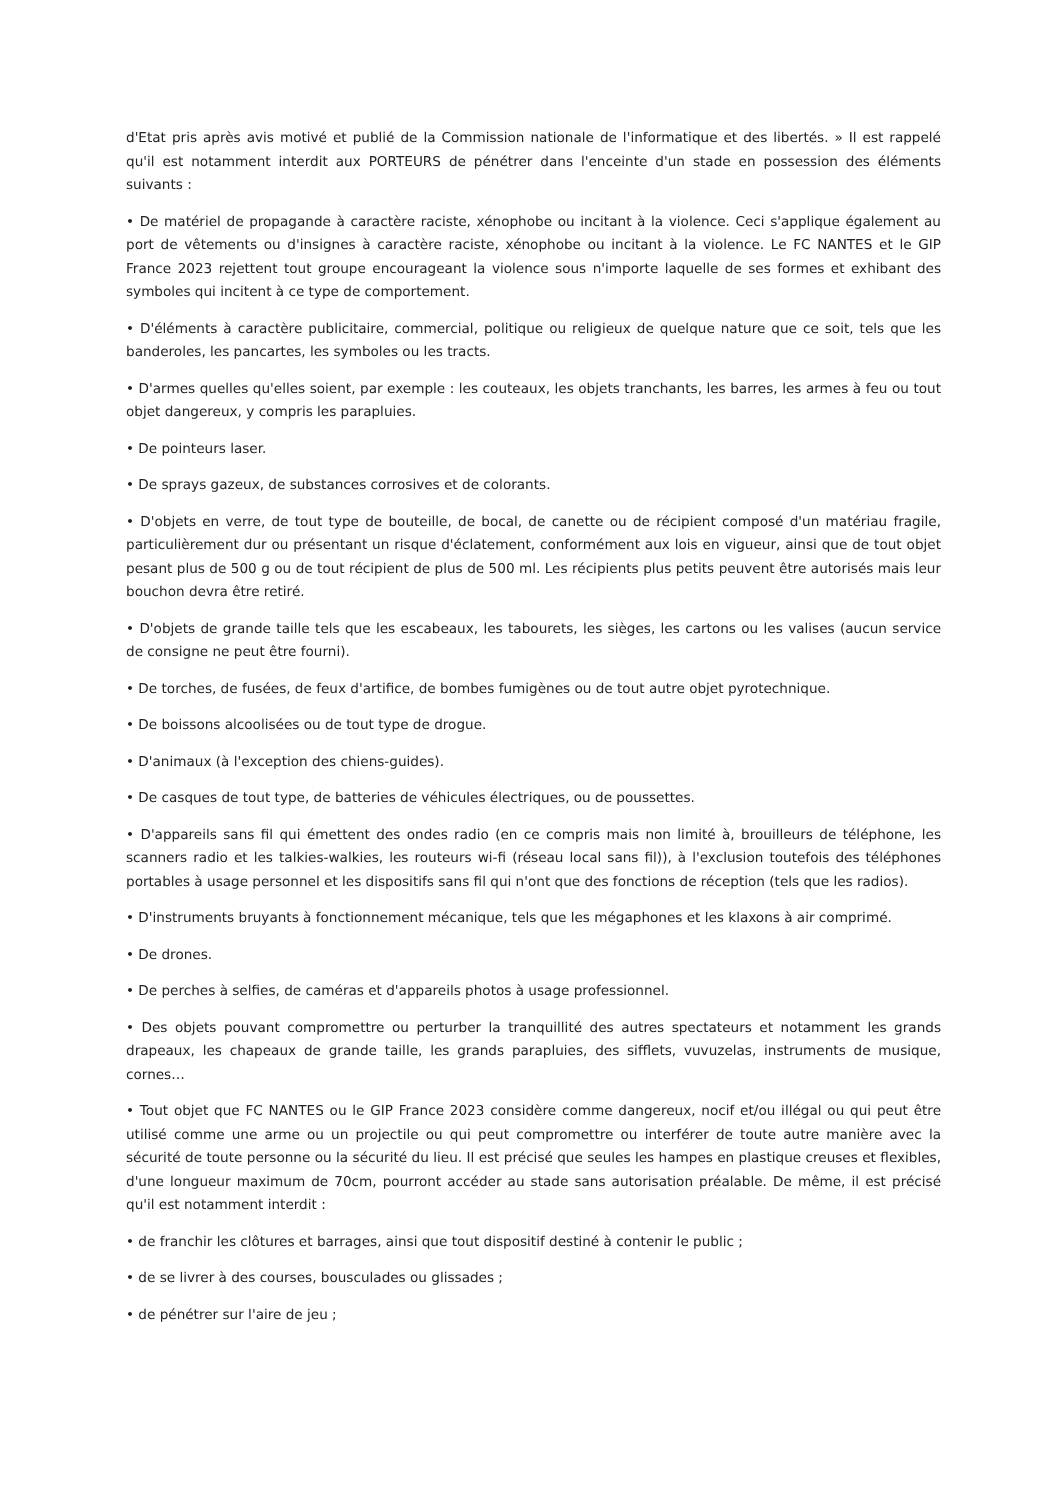d'Etat pris après avis motivé et publié de la Commission nationale de l'informatique et des libertés. » Il est rappelé qu'il est notamment interdit aux PORTEURS de pénétrer dans l'enceinte d'un stade en possession des éléments suivants :
• De matériel de propagande à caractère raciste, xénophobe ou incitant à la violence. Ceci s'applique également au port de vêtements ou d'insignes à caractère raciste, xénophobe ou incitant à la violence. Le FC NANTES et le GIP France 2023 rejettent tout groupe encourageant la violence sous n'importe laquelle de ses formes et exhibant des symboles qui incitent à ce type de comportement.
• D'éléments à caractère publicitaire, commercial, politique ou religieux de quelque nature que ce soit, tels que les banderoles, les pancartes, les symboles ou les tracts.
• D'armes quelles qu'elles soient, par exemple : les couteaux, les objets tranchants, les barres, les armes à feu ou tout objet dangereux, y compris les parapluies.
• De pointeurs laser.
• De sprays gazeux, de substances corrosives et de colorants.
• D'objets en verre, de tout type de bouteille, de bocal, de canette ou de récipient composé d'un matériau fragile, particulièrement dur ou présentant un risque d'éclatement, conformément aux lois en vigueur, ainsi que de tout objet pesant plus de 500 g ou de tout récipient de plus de 500 ml. Les récipients plus petits peuvent être autorisés mais leur bouchon devra être retiré.
• D'objets de grande taille tels que les escabeaux, les tabourets, les sièges, les cartons ou les valises (aucun service de consigne ne peut être fourni).
• De torches, de fusées, de feux d'artifice, de bombes fumigènes ou de tout autre objet pyrotechnique.
• De boissons alcoolisées ou de tout type de drogue.
• D'animaux (à l'exception des chiens-guides).
• De casques de tout type, de batteries de véhicules électriques, ou de poussettes.
• D'appareils sans fil qui émettent des ondes radio (en ce compris mais non limité à, brouilleurs de téléphone, les scanners radio et les talkies-walkies, les routeurs wi-fi (réseau local sans fil)), à l'exclusion toutefois des téléphones portables à usage personnel et les dispositifs sans fil qui n'ont que des fonctions de réception (tels que les radios).
• D'instruments bruyants à fonctionnement mécanique, tels que les mégaphones et les klaxons à air comprimé.
• De drones.
• De perches à selfies, de caméras et d'appareils photos à usage professionnel.
• Des objets pouvant compromettre ou perturber la tranquillité des autres spectateurs et notamment les grands drapeaux, les chapeaux de grande taille, les grands parapluies, des sifflets, vuvuzelas, instruments de musique, cornes…
• Tout objet que FC NANTES ou le GIP France 2023 considère comme dangereux, nocif et/ou illégal ou qui peut être utilisé comme une arme ou un projectile ou qui peut compromettre ou interférer de toute autre manière avec la sécurité de toute personne ou la sécurité du lieu. Il est précisé que seules les hampes en plastique creuses et flexibles, d'une longueur maximum de 70cm, pourront accéder au stade sans autorisation préalable. De même, il est précisé qu'il est notamment interdit :
• de franchir les clôtures et barrages, ainsi que tout dispositif destiné à contenir le public ;
• de se livrer à des courses, bousculades ou glissades ;
• de pénétrer sur l'aire de jeu ;